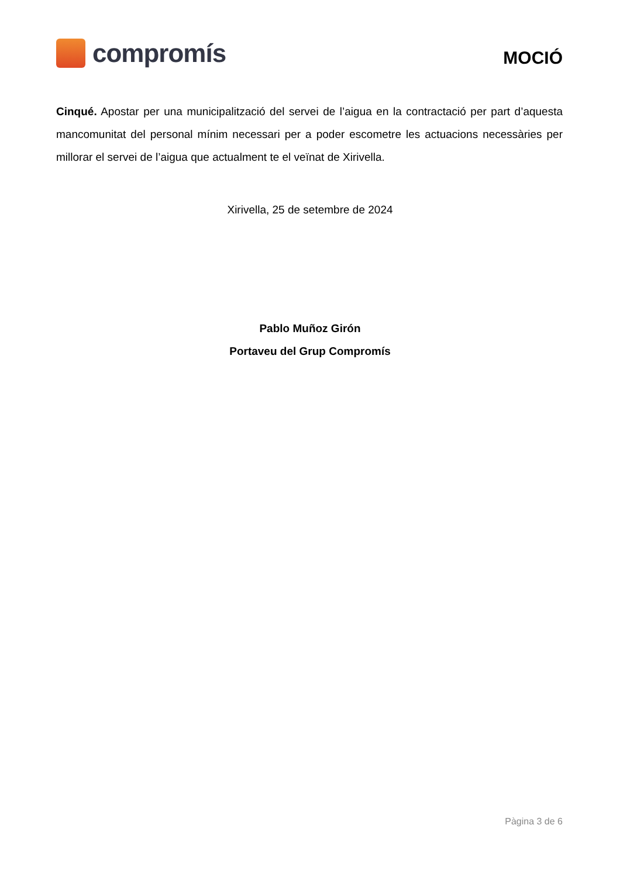compromís
MOCIÓ
Cinqué. Apostar per una municipalització del servei de l’aigua en la contractació per part d’aquesta mancomunitat del personal mínim necessari per a poder escometre les actuacions necessàries per millorar el servei de l’aigua que actualment te el veïnat de Xirivella.
Xirivella, 25 de setembre de 2024
Pablo Muñoz Girón
Portaveu del Grup Compromís
Pàgina 3 de 6